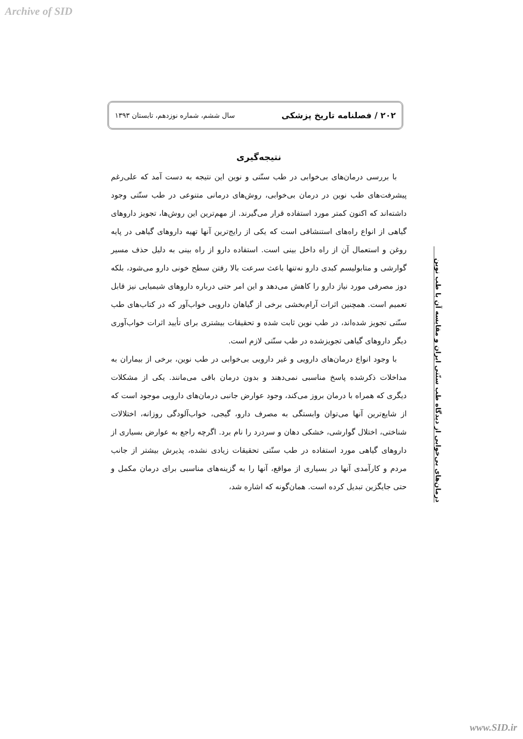Archive of SID
۲۰۲ / فصلنامه تاریخ پزشکی سال ششم، شماره نوزدهم، تابستان ۱۳۹۳
نتیجه‌گیری
با بررسی درمان‌های بی‌خوابی در طب سنّتی و نوین این نتیجه به دست آمد که علی‌رغم پیشرفت‌های طب نوین در درمان بی‌خوابی، روش‌های درمانی متنوعی در طب سنّتی وجود داشته‌اند که اکنون کمتر مورد استفاده قرار می‌گیرند. از مهم‌ترین این روش‌ها، تجویز داروهای گیاهی از انواع راه‌های استنشاقی است که یکی از رایج‌ترین آنها تهیه داروهای گیاهی در پایه روغن و استعمال آن از راه داخل بینی است. استفاده دارو از راه بینی به دلیل حذف مسیر گوارشی و متابولیسم کبدی دارو نه‌تنها باعث سرعت بالا رفتن سطح خونی دارو می‌شود، بلکه دوز مصرفی مورد نیاز دارو را کاهش می‌دهد و این امر حتی درباره داروهای شیمیایی نیز قابل تعمیم است. همچنین اثرات آرام‌بخشی برخی از گیاهان دارویی خواب‌آور که در کتاب‌های طب سنّتی تجویز شده‌اند، در طب نوین ثابت شده و تحقیقات بیشتری برای تأیید اثرات خواب‌آوری دیگر داروهای گیاهی تجویزشده در طب سنّتی لازم است.
با وجود انواع درمان‌های دارویی و غیر دارویی بی‌خوابی در طب نوین، برخی از بیماران به مداخلات ذکرشده پاسخ مناسبی نمی‌دهند و بدون درمان باقی می‌مانند. یکی از مشکلات دیگری که همراه با درمان بروز می‌کند، وجود عوارض جانبی درمان‌های دارویی موجود است که از شایع‌ترین آنها می‌توان وابستگی به مصرف دارو، گیجی، خواب‌آلودگی روزانه، اختلالات شناختی، اختلال گوارشی، خشکی دهان و سردرد را نام برد. اگرچه راجع به عوارض بسیاری از داروهای گیاهی مورد استفاده در طب سنّتی تحقیقات زیادی نشده، پذیرش بیشتر از جانب مردم و کارآمدی آنها در بسیاری از مواقع، آنها را به گزینه‌های مناسبی برای درمان مکمل و حتی جایگزین تبدیل کرده است. همان‌گونه که اشاره شد،
درمان‌های بی‌خوابی از دیدگاه طب سنّتی ایران و مقایسه آن با طب نوین
www.SID.ir